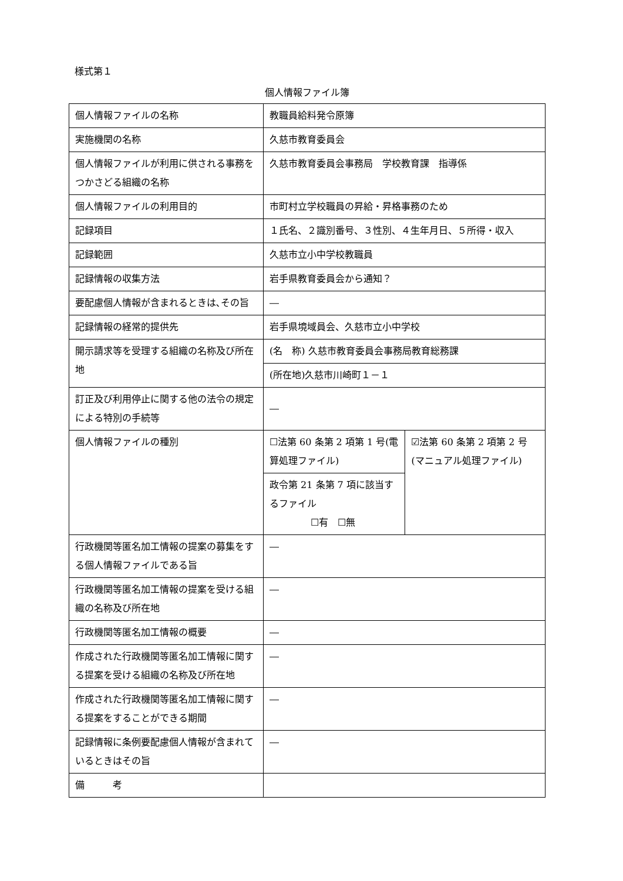様式第１
個人情報ファイル簿
| 個人情報ファイルの名称 | 教職員給料発令原簿 | |
| 実施機関の名称 | 久慈市教育委員会 | |
| 個人情報ファイルが利用に供される事務をつかさどる組織の名称 | 久慈市教育委員会事務局 学校教育課 指導係 | |
| 個人情報ファイルの利用目的 | 市町村立学校職員の昇給・昇格事務のため | |
| 記録項目 | １氏名、２識別番号、３性別、４生年月日、５所得・収入 | |
| 記録範囲 | 久慈市立小中学校教職員 | |
| 記録情報の収集方法 | 岩手県教育委員会から通知？ | |
| 要配慮個人情報が含まれるときは､その旨 | ― | |
| 記録情報の経常的提供先 | 岩手県境域員会、久慈市立小中学校 | |
| 開示請求等を受理する組織の名称及び所在地 | (名 称) 久慈市教育委員会事務局教育総務課 | |
| | (所在地)久慈市川崎町１－１ | |
| 訂正及び利用停止に関する他の法令の規定による特別の手続等 | ― | |
| 個人情報ファイルの種別 | ☐法第 60 条第 2 項第 1 号(電算処理ファイル) | ☑法第 60 条第 2 項第 2 号(マニュアル処理ファイル) |
| | 政令第 21 条第 7 項に該当するファイル ☐有 ☐無 | |
| 行政機関等匿名加工情報の提案の募集をする個人情報ファイルである旨 | ― | |
| 行政機関等匿名加工情報の提案を受ける組織の名称及び所在地 | ― | |
| 行政機関等匿名加工情報の概要 | ― | |
| 作成された行政機関等匿名加工情報に関する提案を受ける組織の名称及び所在地 | ― | |
| 作成された行政機関等匿名加工情報に関する提案をすることができる期間 | ― | |
| 記録情報に条例要配慮個人情報が含まれているときはその旨 | ― | |
| 備 考 | | |